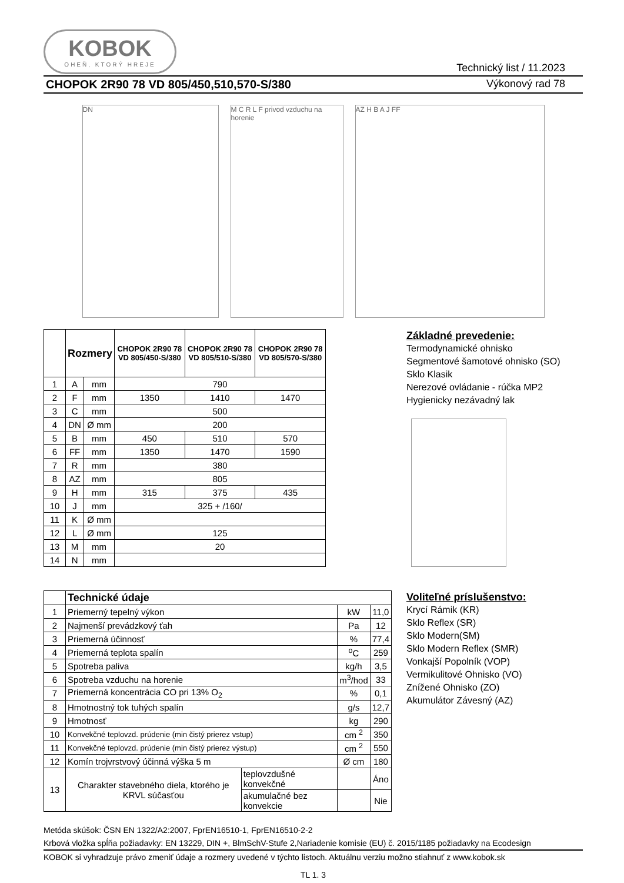KOBOK
OHEŇ, KTORÝ HREJE
Technický list / 11.2023
CHOPOK 2R90 78 VD 805/450,510,570-S/380 Výkonový rad 78
DN
M C R L F privod vzduchu na horenie
AZ H B A J FF
| | Rozmery | | CHOPOK 2R90 78 VD 805/450-S/380 | CHOPOK 2R90 78 VD 805/510-S/380 | CHOPOK 2R90 78 VD 805/570-S/380 |
| --- | --- | --- | --- | --- | --- |
| 1 | A | mm | 790 | | |
| 2 | F | mm | 1350 | 1410 | 1470 |
| 3 | C | mm | 500 | | |
| 4 | DN | Ø mm | 200 | | |
| 5 | B | mm | 450 | 510 | 570 |
| 6 | FF | mm | 1350 | 1470 | 1590 |
| 7 | R | mm | 380 | | |
| 8 | AZ | mm | 805 | | |
| 9 | H | mm | 315 | 375 | 435 |
| 10 | J | mm | 325 + /160/ | | |
| 11 | K | Ø mm | | | |
| 12 | L | Ø mm | 125 | | |
| 13 | M | mm | 20 | | |
| 14 | N | mm | | | |
Základné prevedenie:
Termodynamické ohnisko
Segmentové šamotové ohnisko (SO)
Sklo Klasik
Nerezové ovládanie - rúčka MP2
Hygienicky nezávadný lak
| | Technické údaje | | | |
| --- | --- | --- | --- | --- |
| 1 | Priemerný tepelný výkon | | kW | 11,0 |
| 2 | Najmenší prevádzkový ťah | | Pa | 12 |
| 3 | Priemerná účinnosť | | % | 77,4 |
| 4 | Priemerná teplota spalín | | <sup>o</sup> C | 259 |
| 5 | Spotreba paliva | | kg/h | 3,5 |
| 6 | Spotreba vzduchu na horenie | | m<sup>3</sup>/hod | 33 |
| 7 | Priemerná koncentrácia CO pri 13% O<sub>2</sub> | | % | 0,1 |
| 8 | Hmotnostný tok tuhých spalín | | g/s | 12,7 |
| 9 | Hmotnosť | | kg | 290 |
| 10 | Konvekčné teplovzd. prúdenie (min čistý prierez vstup) | | cm <sup>2</sup> | 350 |
| 11 | Konvekčné teplovzd. prúdenie (min čistý prierez výstup) | | cm <sup>2</sup> | 550 |
| 12 | Komín trojvrstvový účinná výška 5 m | | Ø cm | 180 |
| 13 | Charakter stavebného diela, ktorého je KRVL súčasťou | teplovzdušné konvekčné | | Áno |
| | | akumulačné bez konvekcie | | Nie |
Voliteľné príslušenstvo:
Krycí Rámik (KR)
Sklo Reflex (SR)
Sklo Modern(SM)
Sklo Modern Reflex (SMR)
Vonkajší Popolník (VOP)
Vermikulitové Ohnisko (VO)
Znížené Ohnisko (ZO)
Akumulátor Závesný (AZ)
Metóda skúšok: ČSN EN 1322/A2:2007, FprEN16510-1, FprEN16510-2-2
Krbová vložka spĺňa požiadavky: EN 13229, DIN +, BlmSchV-Stufe 2,Nariadenie komisie (EU) č. 2015/1185 požiadavky na Ecodesign
KOBOK si vyhradzuje právo zmeniť údaje a rozmery uvedené v týchto listoch. Aktuálnu verziu možno stiahnuť z www.kobok.sk
TL 1. 3